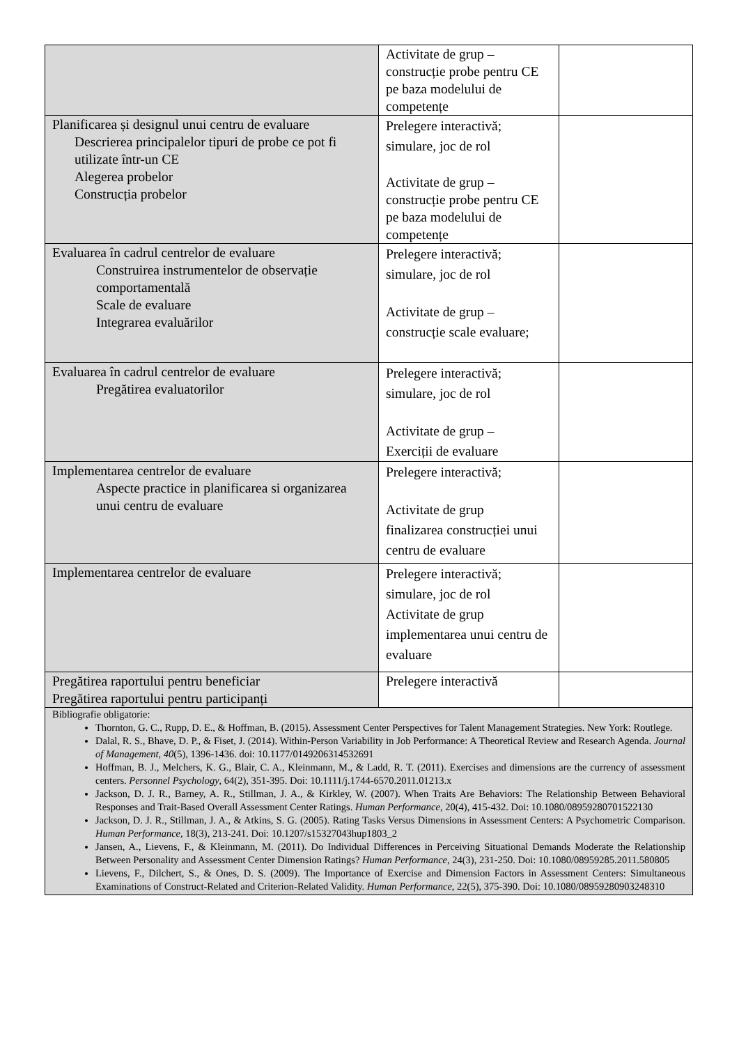| | Activitate de grup – construcție probe pentru CE pe baza modelului de competențe | |
| Planificarea și designul unui centru de evaluare Descrierea principalelor tipuri de probe ce pot fi utilizate într-un CE Alegerea probelor Construcția probelor | Prelegere interactivă; simulare, joc de rol Activitate de grup – construcție probe pentru CE pe baza modelului de competențe | |
| Evaluarea în cadrul centrelor de evaluare Construirea instrumentelor de observație comportamentală Scale de evaluare Integrarea evaluărilor | Prelegere interactivă; simulare, joc de rol Activitate de grup – construcție scale evaluare; | |
| Evaluarea în cadrul centrelor de evaluare Pregătirea evaluatorilor | Prelegere interactivă; simulare, joc de rol Activitate de grup – Exerciții de evaluare | |
| Implementarea centrelor de evaluare Aspecte practice in planificarea si organizarea unui centru de evaluare | Prelegere interactivă; Activitate de grup finalizarea construcției unui centru de evaluare | |
| Implementarea centrelor de evaluare | Prelegere interactivă; simulare, joc de rol Activitate de grup implementarea unui centru de evaluare | |
| Pregătirea raportului pentru beneficiar Pregătirea raportului pentru participanți | Prelegere interactivă | |
| Bibliografie obligatorie: Thornton, G. C., Rupp, D. E., & Hoffman, B. (2015). Assessment Center Perspectives for Talent Management Strategies. New York: Routlege. Dalal, R. S., Bhave, D. P., & Fiset, J. (2014). Within-Person Variability in Job Performance: A Theoretical Review and Research Agenda. Journal of Management, 40 (5), 1396-1436. doi: 10.1177/0149206314532691 Hoffman, B. J., Melchers, K. G., Blair, C. A., Kleinmann, M., & Ladd, R. T. (2011). Exercises and dimensions are the currency of assessment centers. Personnel Psychology , 64(2), 351-395. Doi: 10.1111/j.1744-6570.2011.01213.x Jackson, D. J. R., Barney, A. R., Stillman, J. A., & Kirkley, W. (2007). When Traits Are Behaviors: The Relationship Between Behavioral Responses and Trait-Based Overall Assessment Center Ratings. Human Performance , 20(4), 415-432. Doi: 10.1080/08959280701522130 Jackson, D. J. R., Stillman, J. A., & Atkins, S. G. (2005). Rating Tasks Versus Dimensions in Assessment Centers: A Psychometric Comparison. Human Performance , 18(3), 213-241. Doi: 10.1207/s15327043hup1803_2 Jansen, A., Lievens, F., & Kleinmann, M. (2011). Do Individual Differences in Perceiving Situational Demands Moderate the Relationship Between Personality and Assessment Center Dimension Ratings? Human Performance , 24(3), 231-250. Doi: 10.1080/08959285.2011.580805 Lievens, F., Dilchert, S., & Ones, D. S. (2009). The Importance of Exercise and Dimension Factors in Assessment Centers: Simultaneous Examinations of Construct-Related and Criterion-Related Validity. Human Performance , 22(5), 375-390. Doi: 10.1080/08959280903248310 | | |